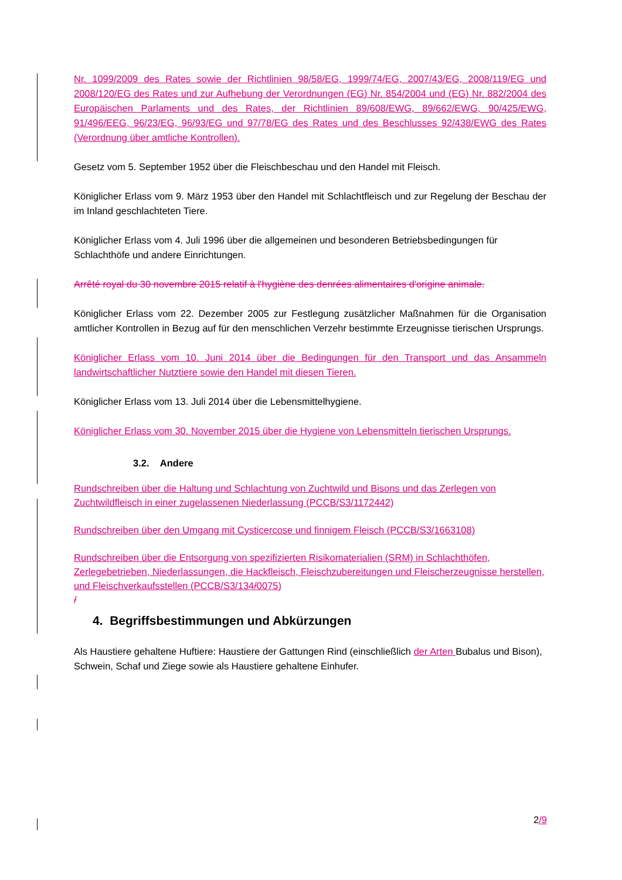Nr. 1099/2009 des Rates sowie der Richtlinien 98/58/EG, 1999/74/EG, 2007/43/EG, 2008/119/EG und 2008/120/EG des Rates und zur Aufhebung der Verordnungen (EG) Nr. 854/2004 und (EG) Nr. 882/2004 des Europäischen Parlaments und des Rates, der Richtlinien 89/608/EWG, 89/662/EWG, 90/425/EWG, 91/496/EEG, 96/23/EG, 96/93/EG und 97/78/EG des Rates und des Beschlusses 92/438/EWG des Rates (Verordnung über amtliche Kontrollen).
Gesetz vom 5. September 1952 über die Fleischbeschau und den Handel mit Fleisch.
Königlicher Erlass vom 9. März 1953 über den Handel mit Schlachtfleisch und zur Regelung der Beschau der im Inland geschlachteten Tiere.
Königlicher Erlass vom 4. Juli 1996 über die allgemeinen und besonderen Betriebsbedingungen für Schlachthöfe und andere Einrichtungen.
Arrêté royal du 30 novembre 2015 relatif à l'hygiène des denrées alimentaires d'origine animale.
Königlicher Erlass vom 22. Dezember 2005 zur Festlegung zusätzlicher Maßnahmen für die Organisation amtlicher Kontrollen in Bezug auf für den menschlichen Verzehr bestimmte Erzeugnisse tierischen Ursprungs.
Königlicher Erlass vom 10. Juni 2014 über die Bedingungen für den Transport und das Ansammeln landwirtschaftlicher Nutztiere sowie den Handel mit diesen Tieren.
Königlicher Erlass vom 13. Juli 2014 über die Lebensmittelhygiene.
Königlicher Erlass vom 30. November 2015 über die Hygiene von Lebensmitteln tierischen Ursprungs.
3.2. Andere
Rundschreiben über die Haltung und Schlachtung von Zuchtwild und Bisons und das Zerlegen von Zuchtwildfleisch in einer zugelassenen Niederlassung (PCCB/S3/1172442)
Rundschreiben über den Umgang mit Cysticercose und finnigem Fleisch (PCCB/S3/1663108)
Rundschreiben über die Entsorgung von spezifizierten Risikomaterialien (SRM) in Schlachthöfen, Zerlegebetrieben, Niederlassungen, die Hackfleisch, Fleischzubereitungen und Fleischerzeugnisse herstellen, und Fleischverkaufsstellen (PCCB/S3/134/0075)
/
4. Begriffsbestimmungen und Abkürzungen
Als Haustiere gehaltene Huftiere: Haustiere der Gattungen Rind (einschließlich der Arten Bubalus und Bison), Schwein, Schaf und Ziege sowie als Haustiere gehaltene Einhufer.
2/9